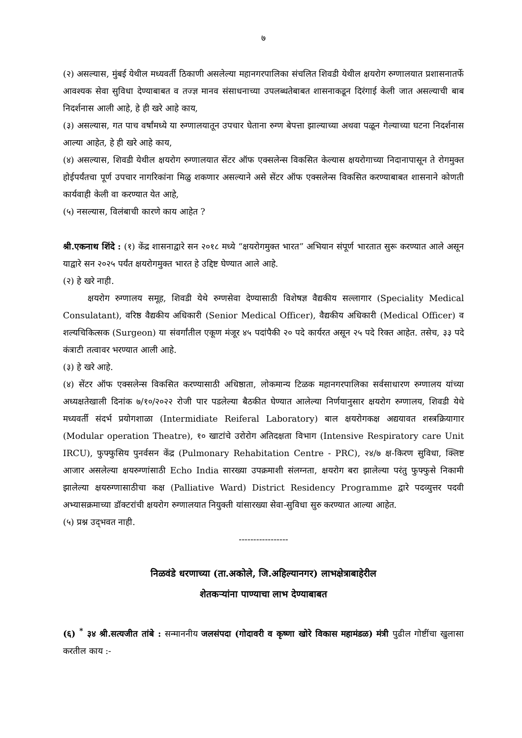७
(२) असल्यास, मुंबई येथील मध्यवर्ती ठिकाणी असलेल्या महानगरपालिका संचलित शिवडी येथील क्षयरोग रुग्णालयात प्रशासनातर्फे आवश्यक सेवा सुविधा देण्याबाबत व तज्ज्ञ मानव संसाधनाच्या उपलब्धतेबाबत शासनाकडून दिरंगाई केली जात असल्याची बाब निदर्शनास आली आहे, हे ही खरे आहे काय,
(३) असल्यास, गत पाच वर्षांमध्ये या रुग्णालयातून उपचार घेताना रुग्ण बेपत्ता झाल्याच्या अथवा पळून गेल्याच्या घटना निदर्शनास आल्या आहेत, हे ही खरे आहे काय,
(४) असल्यास, शिवडी येथील क्षयरोग रुग्णालयात सेंटर ऑफ एक्सलेन्स विकसित केल्यास क्षयरोगाच्या निदानापासून ते रोगमुक्त होईपर्यंतचा पूर्ण उपचार नागरिकांना मिळु शकणार असल्याने असे सेंटर ऑफ एक्सलेन्स विकसित करण्याबाबत शासनाने कोणती कार्यवाही केली वा करण्यात येत आहे,
(५) नसल्यास, विलंबाची कारणे काय आहेत ?
श्री.एकनाथ शिंदे : (१) केंद्र शासनाद्वारे सन २०१८ मध्ये “क्षयरोगमुक्त भारत” अभियान संपूर्ण भारतात सुरू करण्यात आले असून याद्वारे सन २०२५ पर्यंत क्षयरोगमुक्त भारत हे उद्दिष्ट घेण्यात आले आहे.
(२) हे खरे नाही.
क्षयरोग रुग्णालय समूह, शिवडी येथे रुग्णसेवा देण्यासाठी विशेषज्ञ वैद्यकीय सल्लागार (Speciality Medical Consulatant), वरिष्ठ वैद्यकीय अधिकारी (Senior Medical Officer), वैद्यकीय अधिकारी (Medical Officer) व शल्यचिकित्सक (Surgeon) या संवर्गांतील एकूण मंजूर ४५ पदांपैकी २० पदे कार्यरत असून २५ पदे रिक्त आहेत. तसेच, ३३ पदे कंत्राटी तत्वावर भरण्यात आली आहे.
(३) हे खरे आहे.
(४) सेंटर ऑफ एक्सलेन्स विकसित करण्यासाठी अधिष्ठाता, लोकमान्य टिळक महानगरपालिका सर्वसाधारण रुग्णालय यांच्या अध्यक्षतेखाली दिनांक ७/१०/२०२२ रोजी पार पडलेल्या बैठकीत घेण्यात आलेल्या निर्णयानुसार क्षयरोग रुग्णालय, शिवडी येथे मध्यवर्ती संदर्भ प्रयोगशाळा (Intermidiate Reiferal Laboratory) बाल क्षयरोगकक्ष अद्ययावत शस्त्रक्रियागार (Modular operation Theatre), १० खाटांचे उरोरोग अतिदक्षता विभाग (Intensive Respiratory care Unit IRCU), फुफ्फुसिय पुनर्वसन केंद्र (Pulmonary Rehabitation Centre - PRC), २४/७ क्ष-किरण सुविधा, क्लिष्ट आजार असलेल्या क्षयरुग्णांसाठी Echo India सारख्या उपक्रमाशी संलग्नता, क्षयरोग बरा झालेल्या परंतु फुफ्फुसे निकामी झालेल्या क्षयरुग्णासाठीचा कक्ष (Palliative Ward) District Residency Programme द्वारे पदव्युत्तर पदवी अभ्यासक्रमाच्या डॉक्टरांची क्षयरोग रुग्णालयात नियुक्ती यांसारख्या सेवा-सुविधा सुरु करण्यात आल्या आहेत.
(५) प्रश्न उद्‌भवत नाही.
-----------------
निळवंडे धरणाच्या (ता.अकोले, जि.अहिल्यानगर) लाभक्षेत्राबाहेरील
शेतकऱ्यांना पाण्याचा लाभ देण्याबाबत
(६) <sup>*</sup> ३४ श्री.सत्यजीत तांबे : सन्माननीय जलसंपदा (गोदावरी व कृष्णा खोरे विकास महामंडळ) मंत्री पुढील गोष्टींचा खुलासा करतील काय :-